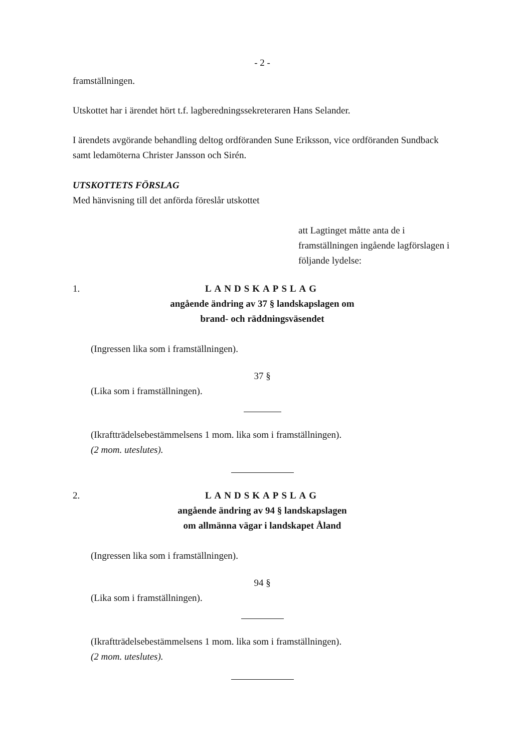- 2 -
framställningen.
Utskottet har i ärendet hört t.f. lagberedningssekreteraren Hans Selander.
I ärendets avgörande behandling deltog ordföranden Sune Eriksson, vice ordföranden Sundback samt ledamöterna Christer Jansson och Sirén.
UTSKOTTETS FÖRSLAG
Med hänvisning till det anförda föreslår utskottet
att Lagtinget måtte anta de i framställningen ingående lagförslagen i följande lydelse:
1.
LANDSKAPSLAG
angående ändring av 37 § landskapslagen om
brand- och räddningsväsendet
(Ingressen lika som i framställningen).
37 §
(Lika som i framställningen).
(Ikraftträdelsebestämmelsens 1 mom. lika som i framställningen).
(2 mom. uteslutes).
2.
LANDSKAPSLAG
angående ändring av 94 § landskapslagen
om allmänna vägar i landskapet Åland
(Ingressen lika som i framställningen).
94 §
(Lika som i framställningen).
(Ikraftträdelsebestämmelsens 1 mom. lika som i framställningen).
(2 mom. uteslutes).